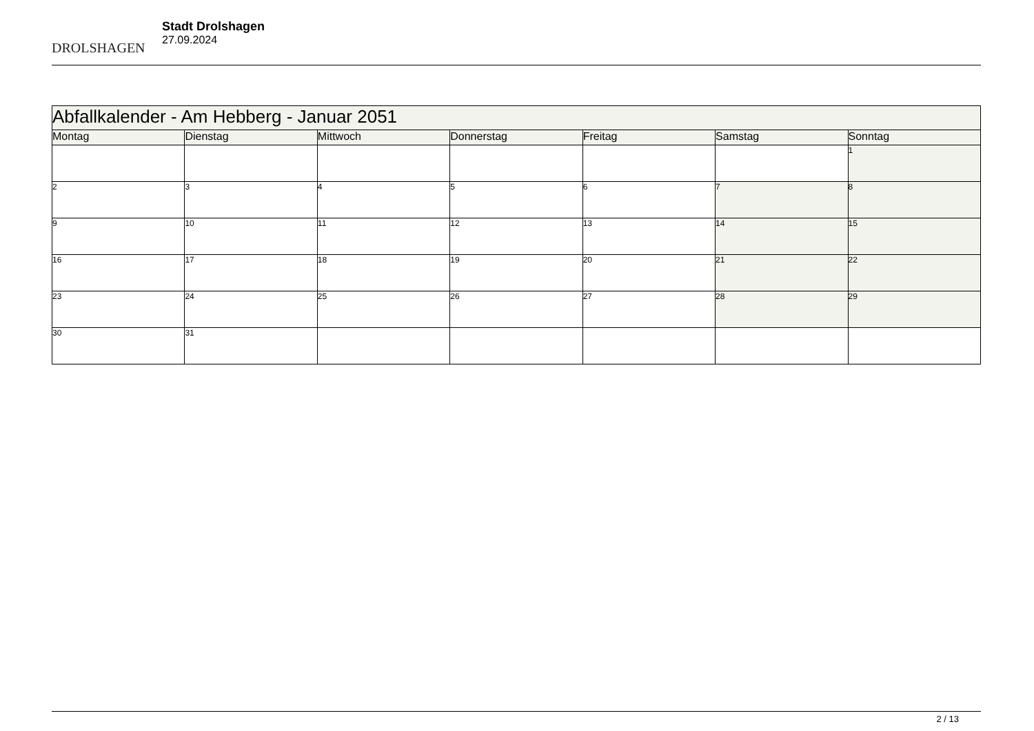DROLSHAGEN
Stadt Drolshagen
27.09.2024
| Abfallkalender - Am Hebberg - Januar 2051 | | | | | | |
| --- | --- | --- | --- | --- | --- | --- |
| Montag | Dienstag | Mittwoch | Donnerstag | Freitag | Samstag | Sonntag |
| | | | | | | 1 |
| 2 | 3 | 4 | 5 | 6 | 7 | 8 |
| 9 | 10 | 11 | 12 | 13 | 14 | 15 |
| 16 | 17 | 18 | 19 | 20 | 21 | 22 |
| 23 | 24 | 25 | 26 | 27 | 28 | 29 |
| 30 | 31 | | | | | |
2 / 13